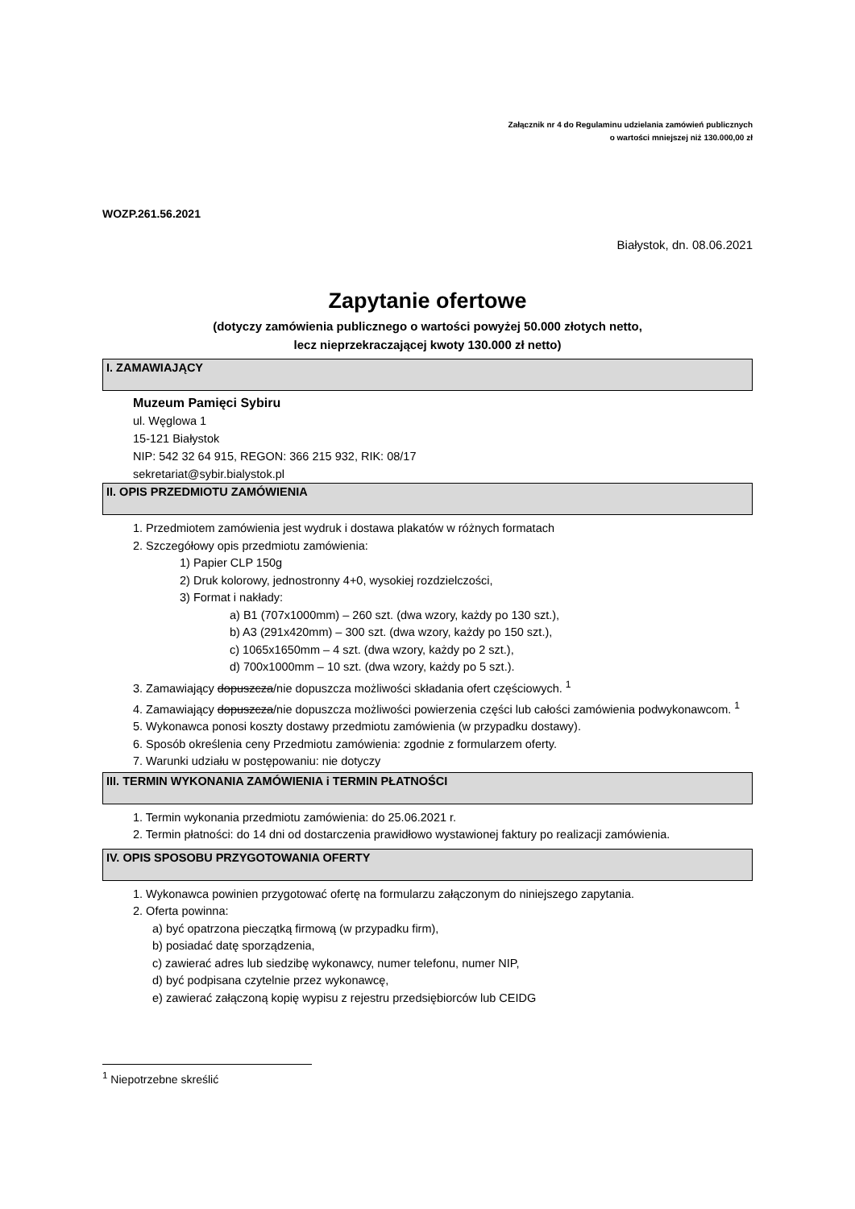Załącznik nr 4 do Regulaminu udzielania zamówień publicznych
o wartości mniejszej niż 130.000,00 zł
WOZP.261.56.2021
Białystok, dn. 08.06.2021
Zapytanie ofertowe
(dotyczy zamówienia publicznego o wartości powyżej 50.000 złotych netto,
lecz nieprzekraczającej kwoty 130.000 zł netto)
I. ZAMAWIAJĄCY
Muzeum Pamięci Sybiru
ul. Węglowa 1
15-121 Białystok
NIP: 542 32 64 915, REGON: 366 215 932, RIK: 08/17
sekretariat@sybir.bialystok.pl
II. OPIS PRZEDMIOTU ZAMÓWIENIA
1. Przedmiotem zamówienia jest wydruk i dostawa plakatów w różnych formatach
2. Szczegółowy opis przedmiotu zamówienia:
1) Papier CLP 150g
2) Druk kolorowy, jednostronny 4+0, wysokiej rozdzielczości,
3) Format i nakłady:
a) B1 (707x1000mm) – 260 szt. (dwa wzory, każdy po 130 szt.),
b) A3 (291x420mm) – 300 szt. (dwa wzory, każdy po 150 szt.),
c) 1065x1650mm – 4 szt. (dwa wzory, każdy po 2 szt.),
d) 700x1000mm – 10 szt. (dwa wzory, każdy po 5 szt.).
3. Zamawiający dopuszcza/nie dopuszcza możliwości składania ofert częściowych. <sup>1</sup>
4. Zamawiający dopuszcza/nie dopuszcza możliwości powierzenia części lub całości zamówienia podwykonawcom. <sup>1</sup>
5. Wykonawca ponosi koszty dostawy przedmiotu zamówienia (w przypadku dostawy).
6. Sposób określenia ceny Przedmiotu zamówienia: zgodnie z formularzem oferty.
7. Warunki udziału w postępowaniu: nie dotyczy
III. TERMIN WYKONANIA ZAMÓWIENIA i TERMIN PŁATNOŚCI
1. Termin wykonania przedmiotu zamówienia: do 25.06.2021 r.
2. Termin płatności: do 14 dni od dostarczenia prawidłowo wystawionej faktury po realizacji zamówienia.
IV. OPIS SPOSOBU PRZYGOTOWANIA OFERTY
1. Wykonawca powinien przygotować ofertę na formularzu załączonym do niniejszego zapytania.
2. Oferta powinna:
a) być opatrzona pieczątką firmową (w przypadku firm),
b) posiadać datę sporządzenia,
c) zawierać adres lub siedzibę wykonawcy, numer telefonu, numer NIP,
d) być podpisana czytelnie przez wykonawcę,
e) zawierać załączoną kopię wypisu z rejestru przedsiębiorców lub CEIDG
<sup>1</sup> Niepotrzebne skreślić